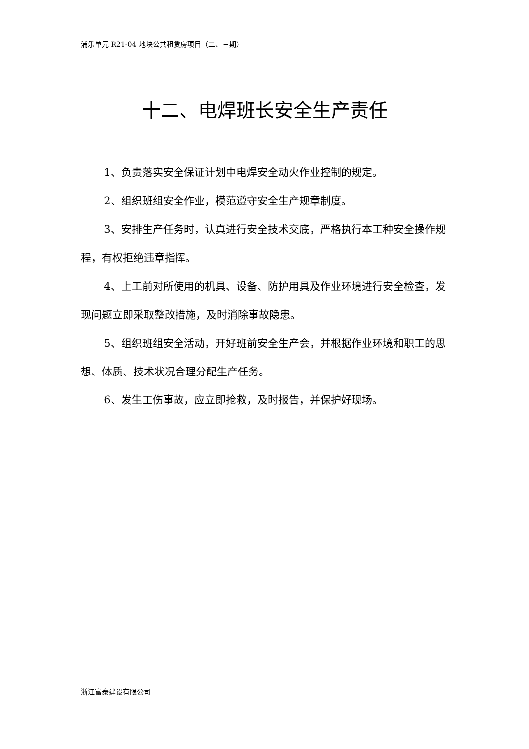浦乐单元 R21-04 地块公共租赁房项目（二、三期）
十二、电焊班长安全生产责任
1、负责落实安全保证计划中电焊安全动火作业控制的规定。
2、组织班组安全作业，模范遵守安全生产规章制度。
3、安排生产任务时，认真进行安全技术交底，严格执行本工种安全操作规程，有权拒绝违章指挥。
4、上工前对所使用的机具、设备、防护用具及作业环境进行安全检查，发现问题立即采取整改措施，及时消除事故隐患。
5、组织班组安全活动，开好班前安全生产会，并根据作业环境和职工的思想、体质、技术状况合理分配生产任务。
6、发生工伤事故，应立即抢救，及时报告，并保护好现场。
浙江富泰建设有限公司